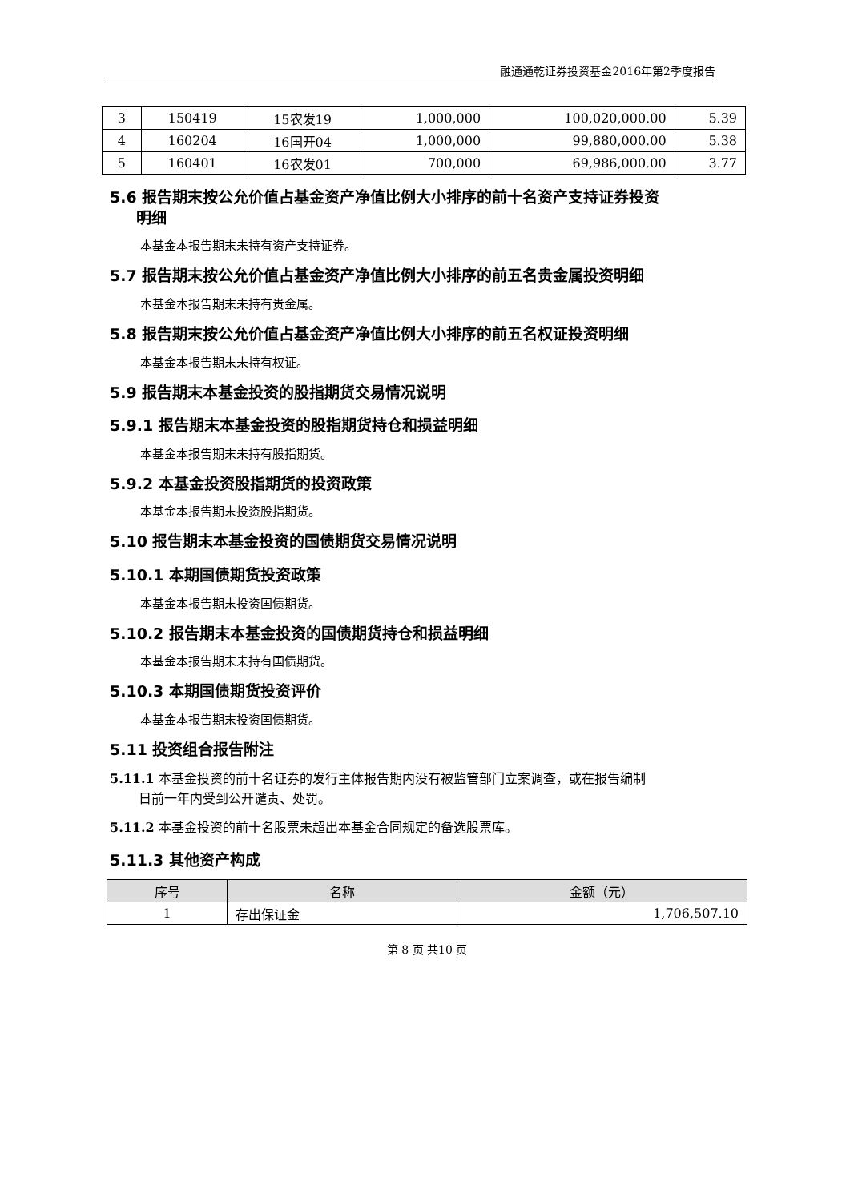融通通乾证券投资基金2016年第2季度报告
| 3 | 150419 | 15农发19 | 1,000,000 | 100,020,000.00 | 5.39 |
| 4 | 160204 | 16国开04 | 1,000,000 | 99,880,000.00 | 5.38 |
| 5 | 160401 | 16农发01 | 700,000 | 69,986,000.00 | 3.77 |
5.6 报告期末按公允价值占基金资产净值比例大小排序的前十名资产支持证券投资
明细
本基金本报告期末未持有资产支持证券。
5.7 报告期末按公允价值占基金资产净值比例大小排序的前五名贵金属投资明细
本基金本报告期末未持有贵金属。
5.8 报告期末按公允价值占基金资产净值比例大小排序的前五名权证投资明细
本基金本报告期末未持有权证。
5.9 报告期末本基金投资的股指期货交易情况说明
5.9.1 报告期末本基金投资的股指期货持仓和损益明细
本基金本报告期末未持有股指期货。
5.9.2 本基金投资股指期货的投资政策
本基金本报告期末投资股指期货。
5.10 报告期末本基金投资的国债期货交易情况说明
5.10.1 本期国债期货投资政策
本基金本报告期末投资国债期货。
5.10.2 报告期末本基金投资的国债期货持仓和损益明细
本基金本报告期末未持有国债期货。
5.10.3 本期国债期货投资评价
本基金本报告期末投资国债期货。
5.11 投资组合报告附注
5.11.1 本基金投资的前十名证券的发行主体报告期内没有被监管部门立案调查，或在报告编制
日前一年内受到公开谴责、处罚。
5.11.2 本基金投资的前十名股票未超出本基金合同规定的备选股票库。
5.11.3 其他资产构成
| 序号 | 名称 | 金额（元） |
| --- | --- | --- |
| 1 | 存出保证金 | 1,706,507.10 |
第 8 页 共10 页